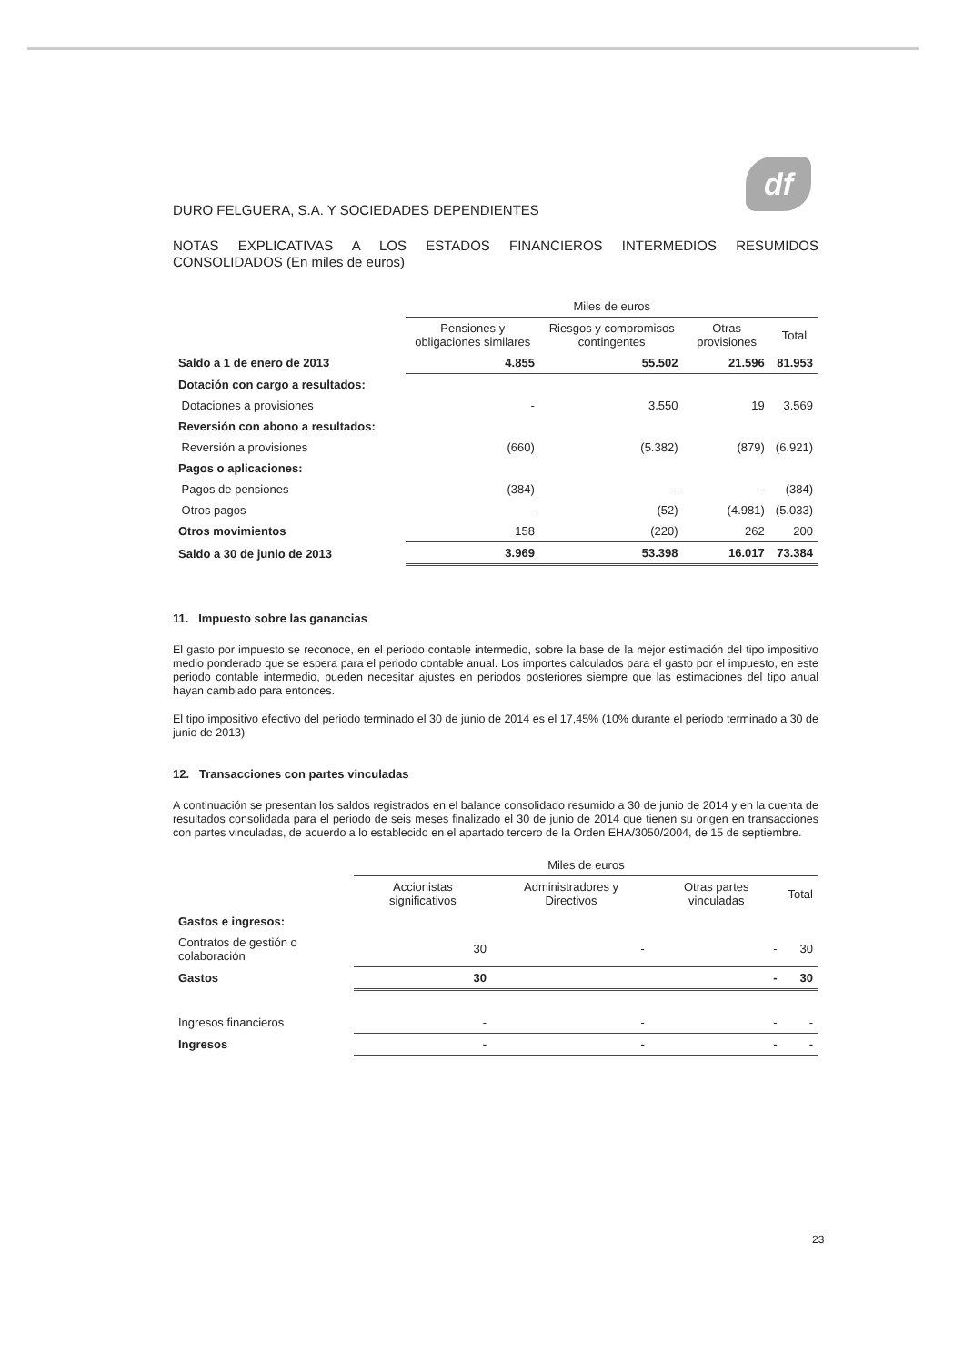df
DURO FELGUERA, S.A. Y SOCIEDADES DEPENDIENTES
NOTAS EXPLICATIVAS A LOS ESTADOS FINANCIEROS INTERMEDIOS RESUMIDOS CONSOLIDADOS (En miles de euros)
| | Miles de euros | | | |
| --- | --- | --- | --- | --- |
| | Pensiones y obligaciones similares | Riesgos y compromisos contingentes | Otras provisiones | Total |
| Saldo a 1 de enero de 2013 | 4.855 | 55.502 | 21.596 | 81.953 |
| Dotación con cargo a resultados: | | | | |
| Dotaciones a provisiones | - | 3.550 | 19 | 3.569 |
| Reversión con abono a resultados: | | | | |
| Reversión a provisiones | (660) | (5.382) | (879) | (6.921) |
| Pagos o aplicaciones: | | | | |
| Pagos de pensiones | (384) | - | - | (384) |
| Otros pagos | - | (52) | (4.981) | (5.033) |
| Otros movimientos | 158 | (220) | 262 | 200 |
| Saldo a 30 de junio de 2013 | 3.969 | 53.398 | 16.017 | 73.384 |
11. Impuesto sobre las ganancias
El gasto por impuesto se reconoce, en el periodo contable intermedio, sobre la base de la mejor estimación del tipo impositivo medio ponderado que se espera para el periodo contable anual. Los importes calculados para el gasto por el impuesto, en este periodo contable intermedio, pueden necesitar ajustes en periodos posteriores siempre que las estimaciones del tipo anual hayan cambiado para entonces.
El tipo impositivo efectivo del periodo terminado el 30 de junio de 2014 es el 17,45% (10% durante el periodo terminado a 30 de junio de 2013)
12. Transacciones con partes vinculadas
A continuación se presentan los saldos registrados en el balance consolidado resumido a 30 de junio de 2014 y en la cuenta de resultados consolidada para el periodo de seis meses finalizado el 30 de junio de 2014 que tienen su origen en transacciones con partes vinculadas, de acuerdo a lo establecido en el apartado tercero de la Orden EHA/3050/2004, de 15 de septiembre.
| | Miles de euros | | | |
| --- | --- | --- | --- | --- |
| | Accionistas significativos | Administradores y Directivos | Otras partes vinculadas | Total |
| Gastos e ingresos: | | | | |
| Contratos de gestión o colaboración | 30 | - | - | 30 |
| Gastos | 30 | | - | 30 |
| Ingresos financieros | - | - | - | - |
| Ingresos | - | - | - | - |
23